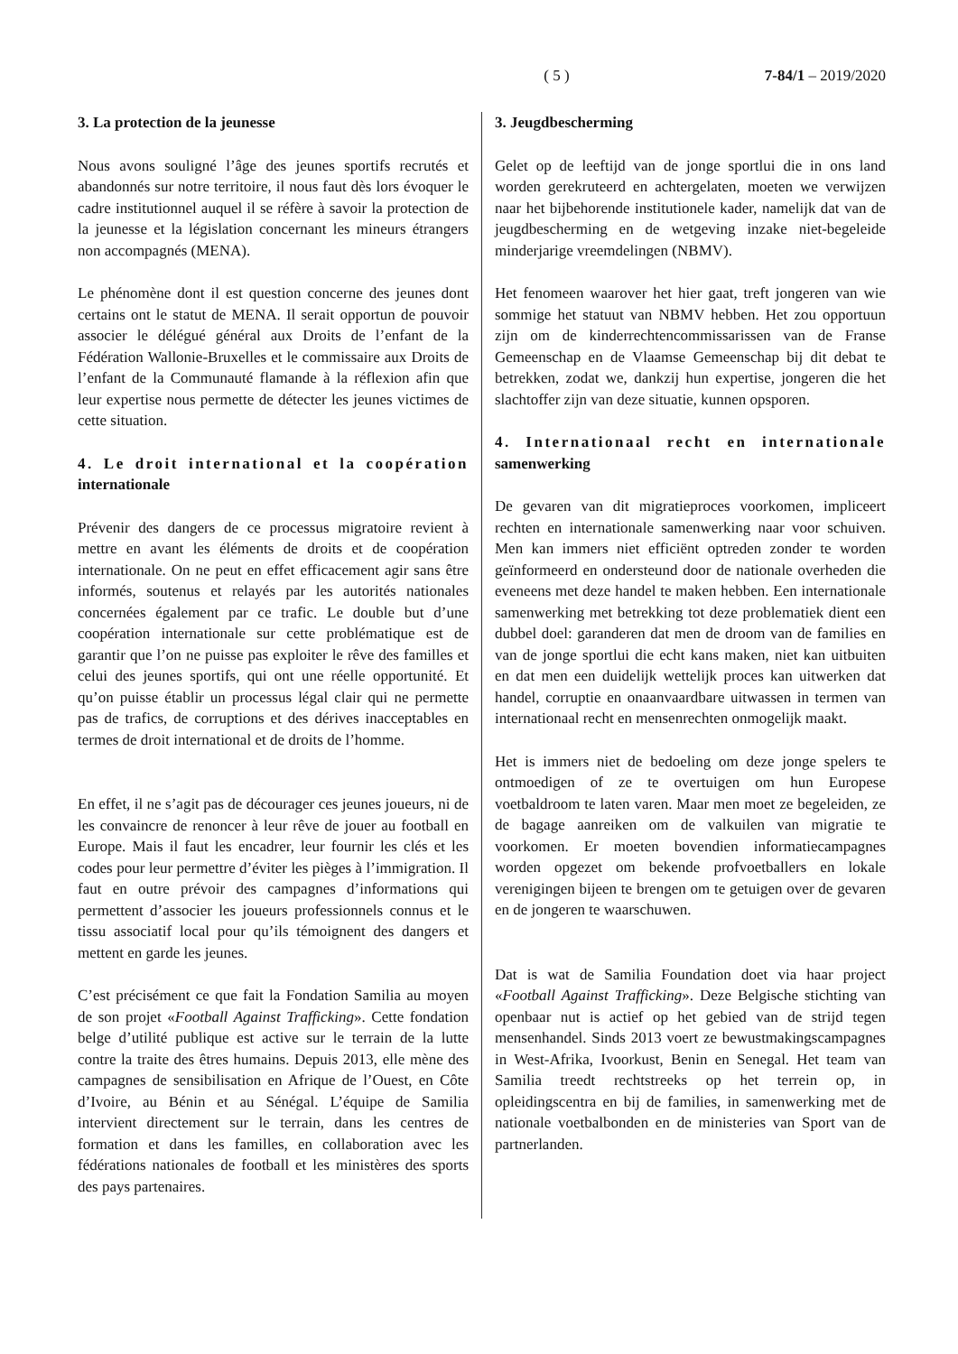( 5 ) 7-84/1 – 2019/2020
3. La protection de la jeunesse
Nous avons souligné l’âge des jeunes sportifs recrutés et abandonnés sur notre territoire, il nous faut dès lors évoquer le cadre institutionnel auquel il se réfère à savoir la protection de la jeunesse et la législation concernant les mineurs étrangers non accompagnés (MENA).
Le phénomène dont il est question concerne des jeunes dont certains ont le statut de MENA. Il serait opportun de pouvoir associer le délégué général aux Droits de l’enfant de la Fédération Wallonie-Bruxelles et le commissaire aux Droits de l’enfant de la Communauté flamande à la réflexion afin que leur expertise nous permette de détecter les jeunes victimes de cette situation.
4. Le droit international et la coopération internationale
Prévenir des dangers de ce processus migratoire revient à mettre en avant les éléments de droits et de coopération internationale. On ne peut en effet efficacement agir sans être informés, soutenus et relayés par les autorités nationales concernées également par ce trafic. Le double but d’une coopération internationale sur cette problématique est de garantir que l’on ne puisse pas exploiter le rêve des familles et celui des jeunes sportifs, qui ont une réelle opportunité. Et qu’on puisse établir un processus légal clair qui ne permette pas de trafics, de corruptions et des dérives inacceptables en termes de droit international et de droits de l’homme.
En effet, il ne s’agit pas de décourager ces jeunes joueurs, ni de les convaincre de renoncer à leur rêve de jouer au football en Europe. Mais il faut les encadrer, leur fournir les clés et les codes pour leur permettre d’éviter les pièges à l’immigration. Il faut en outre prévoir des campagnes d’informations qui permettent d’associer les joueurs professionnels connus et le tissu associatif local pour qu’ils témoignent des dangers et mettent en garde les jeunes.
C’est précisément ce que fait la Fondation Samilia au moyen de son projet «Football Against Trafficking». Cette fondation belge d’utilité publique est active sur le terrain de la lutte contre la traite des êtres humains. Depuis 2013, elle mène des campagnes de sensibilisation en Afrique de l’Ouest, en Côte d’Ivoire, au Bénin et au Sénégal. L’équipe de Samilia intervient directement sur le terrain, dans les centres de formation et dans les familles, en collaboration avec les fédérations nationales de football et les ministères des sports des pays partenaires.
3. Jeugdbescherming
Gelet op de leeftijd van de jonge sportlui die in ons land worden gerekruteerd en achtergelaten, moeten we verwijzen naar het bijbehorende institutionele kader, namelijk dat van de jeugdbescherming en de wetgeving inzake niet-begeleide minderjarige vreemdelingen (NBMV).
Het fenomeen waarover het hier gaat, treft jongeren van wie sommige het statuut van NBMV hebben. Het zou opportuun zijn om de kinderrechtencommissarissen van de Franse Gemeenschap en de Vlaamse Gemeenschap bij dit debat te betrekken, zodat we, dankzij hun expertise, jongeren die het slachtoffer zijn van deze situatie, kunnen opsporen.
4. Internationaal recht en internationale samenwerking
De gevaren van dit migratieproces voorkomen, impliceert rechten en internationale samenwerking naar voor schuiven. Men kan immers niet efficiënt optreden zonder te worden geïnformeerd en ondersteund door de nationale overheden die eveneens met deze handel te maken hebben. Een internationale samenwerking met betrekking tot deze problematiek dient een dubbel doel: garanderen dat men de droom van de families en van de jonge sportlui die echt kans maken, niet kan uitbuiten en dat men een duidelijk wettelijk proces kan uitwerken dat handel, corruptie en onaanvaardbare uitwassen in termen van internationaal recht en mensenrechten onmogelijk maakt.
Het is immers niet de bedoeling om deze jonge spelers te ontmoedigen of ze te overtuigen om hun Europese voetbaldroom te laten varen. Maar men moet ze begeleiden, ze de bagage aanreiken om de valkuilen van migratie te voorkomen. Er moeten bovendien informatiecampagnes worden opgezet om bekende profvoetballers en lokale verenigingen bijeen te brengen om te getuigen over de gevaren en de jongeren te waarschuwen.
Dat is wat de Samilia Foundation doet via haar project «Football Against Trafficking». Deze Belgische stichting van openbaar nut is actief op het gebied van de strijd tegen mensenhandel. Sinds 2013 voert ze bewustmakingscampagnes in West-Afrika, Ivoorkust, Benin en Senegal. Het team van Samilia treedt rechtstreeks op het terrein op, in opleidingscentra en bij de families, in samenwerking met de nationale voetbalbonden en de ministeries van Sport van de partnerlanden.